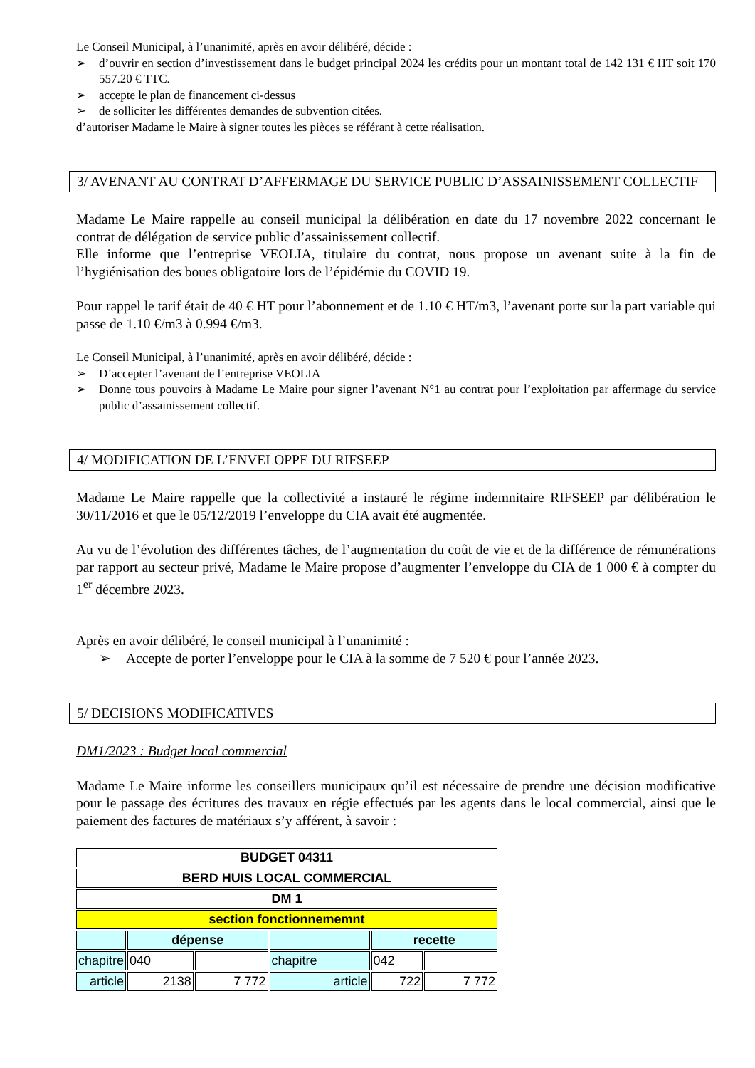Le Conseil Municipal, à l’unanimité, après en avoir délibéré, décide :
➢ d’ouvrir en section d’investissement dans le budget principal 2024 les crédits pour un montant total de 142 131 € HT soit 170 557.20 € TTC.
➢ accepte le plan de financement ci-dessus
➢ de solliciter les différentes demandes de subvention citées.
d’autoriser Madame le Maire à signer toutes les pièces se référant à cette réalisation.
3/ AVENANT AU CONTRAT D’AFFERMAGE DU SERVICE PUBLIC D’ASSAINISSEMENT COLLECTIF
Madame Le Maire rappelle au conseil municipal la délibération en date du 17 novembre 2022 concernant le contrat de délégation de service public d’assainissement collectif.
Elle informe que l’entreprise VEOLIA, titulaire du contrat, nous propose un avenant suite à la fin de l’hygiénisation des boues obligatoire lors de l’épidémie du COVID 19.
Pour rappel le tarif était de 40 € HT pour l’abonnement et de 1.10 € HT/m3, l’avenant porte sur la part variable qui passe de 1.10 €/m3 à 0.994 €/m3.
Le Conseil Municipal, à l’unanimité, après en avoir délibéré, décide :
➢ D’accepter l’avenant de l’entreprise VEOLIA
➢ Donne tous pouvoirs à Madame Le Maire pour signer l’avenant N°1 au contrat pour l’exploitation par affermage du service public d’assainissement collectif.
4/ MODIFICATION DE L’ENVELOPPE DU RIFSEEP
Madame Le Maire rappelle que la collectivité a instauré le régime indemnitaire RIFSEEP par délibération le 30/11/2016 et que le 05/12/2019 l’enveloppe du CIA avait été augmentée.
Au vu de l’évolution des différentes tâches, de l’augmentation du coût de vie et de la différence de rémunérations par rapport au secteur privé, Madame le Maire propose d’augmenter l’enveloppe du CIA de 1 000 € à compter du 1<sup>er</sup> décembre 2023.
Après en avoir délibéré, le conseil municipal à l’unanimité :
➢ Accepte de porter l’enveloppe pour le CIA à la somme de 7 520 € pour l’année 2023.
5/ DECISIONS MODIFICATIVES
DM1/2023 : Budget local commercial
Madame Le Maire informe les conseillers municipaux qu’il est nécessaire de prendre une décision modificative pour le passage des écritures des travaux en régie effectués par les agents dans le local commercial, ainsi que le paiement des factures de matériaux s’y afférent, à savoir :
| BUDGET 04311 | | | | | |
| BERD HUIS LOCAL COMMERCIAL | | | | | |
| DM 1 | | | | | |
| section fonctionnememnt | | | | | |
| | dépense | | | recette | |
| chapitre | 040 | | chapitre | 042 | |
| article | 2138 | 7 772 | article | 722 | 7 772 |